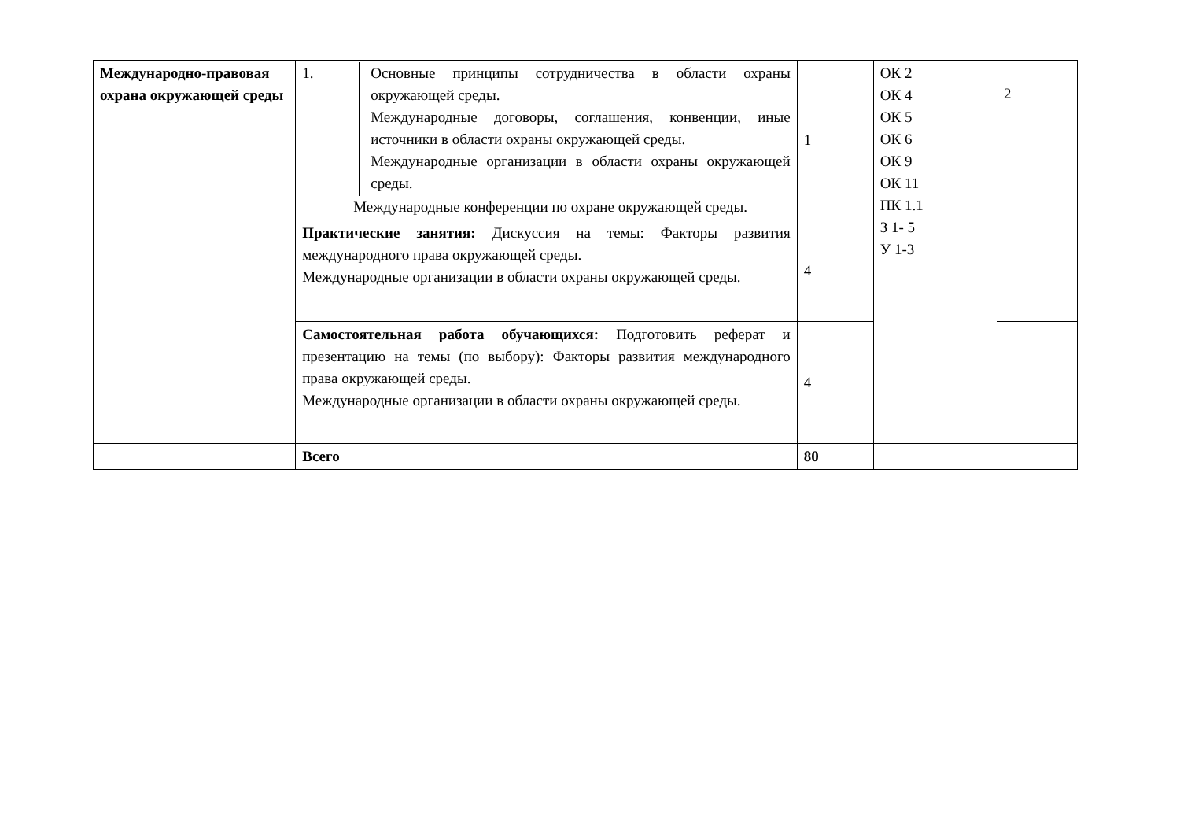| Международно-правовая охрана окружающей среды | 1. Основные принципы сотрудничества в области охраны окружающей среды. Международные договоры, соглашения, конвенции, иные источники в области охраны окружающей среды. Международные организации в области охраны окружающей среды. Международные конференции по охране окружающей среды. | 1 | ОК 2 ОК 4 ОК 5 ОК 6 ОК 9 ОК 11 ПК 1.1 З 1- 5 У 1-3 | 2 |
| | Практические занятия: Дискуссия на темы: Факторы развития международного права окружающей среды. Международные организации в области охраны окружающей среды. | 4 | | |
| | Самостоятельная работа обучающихся: Подготовить реферат и презентацию на темы (по выбору): Факторы развития международного права окружающей среды. Международные организации в области охраны окружающей среды. | 4 | | |
| | Всего | 80 | | |